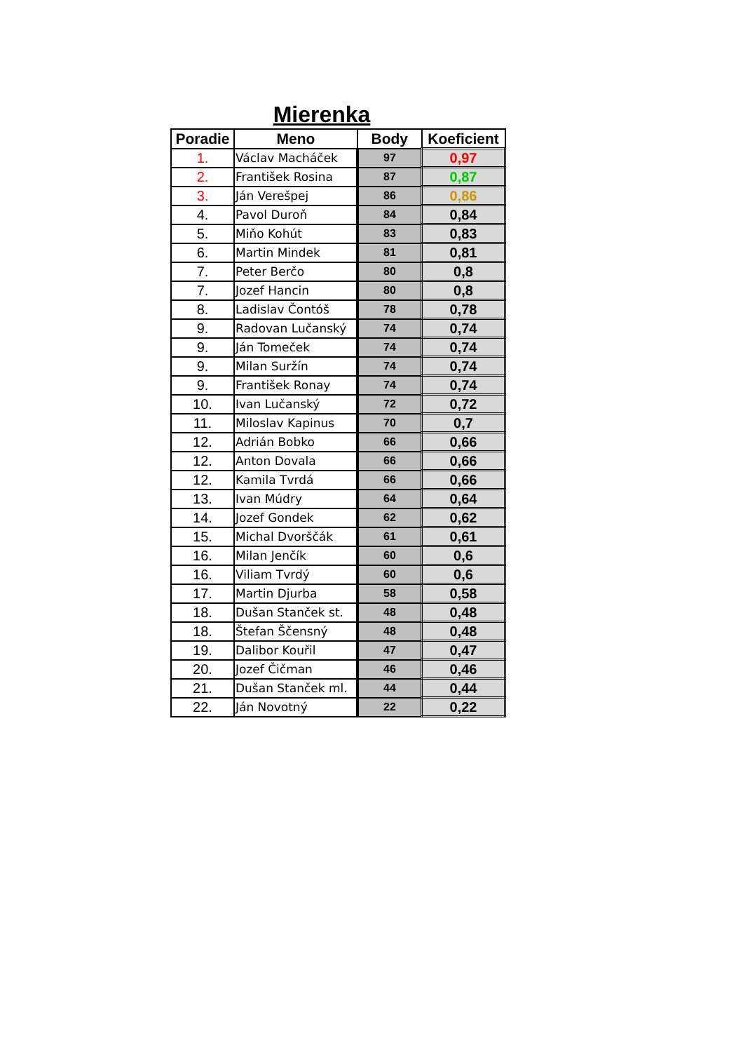Mierenka
| Poradie | Meno | Body | Koeficient |
| --- | --- | --- | --- |
| 1. | Václav Macháček | 97 | 0,97 |
| 2. | František Rosina | 87 | 0,87 |
| 3. | Ján Verešpej | 86 | 0,86 |
| 4. | Pavol Duroň | 84 | 0,84 |
| 5. | Miňo Kohút | 83 | 0,83 |
| 6. | Martin Mindek | 81 | 0,81 |
| 7. | Peter Berčo | 80 | 0,8 |
| 7. | Jozef Hancin | 80 | 0,8 |
| 8. | Ladislav Čontóš | 78 | 0,78 |
| 9. | Radovan Lučanský | 74 | 0,74 |
| 9. | Ján Tomeček | 74 | 0,74 |
| 9. | Milan Suržín | 74 | 0,74 |
| 9. | František Ronay | 74 | 0,74 |
| 10. | Ivan Lučanský | 72 | 0,72 |
| 11. | Miloslav Kapinus | 70 | 0,7 |
| 12. | Adrián Bobko | 66 | 0,66 |
| 12. | Anton Dovala | 66 | 0,66 |
| 12. | Kamila Tvrdá | 66 | 0,66 |
| 13. | Ivan Múdry | 64 | 0,64 |
| 14. | Jozef Gondek | 62 | 0,62 |
| 15. | Michal Dvorščák | 61 | 0,61 |
| 16. | Milan Jenčík | 60 | 0,6 |
| 16. | Viliam Tvrdý | 60 | 0,6 |
| 17. | Martin Djurba | 58 | 0,58 |
| 18. | Dušan Stanček st. | 48 | 0,48 |
| 18. | Štefan Ščensný | 48 | 0,48 |
| 19. | Dalibor Kouřil | 47 | 0,47 |
| 20. | Jozef Čičman | 46 | 0,46 |
| 21. | Dušan Stanček ml. | 44 | 0,44 |
| 22. | Ján Novotný | 22 | 0,22 |